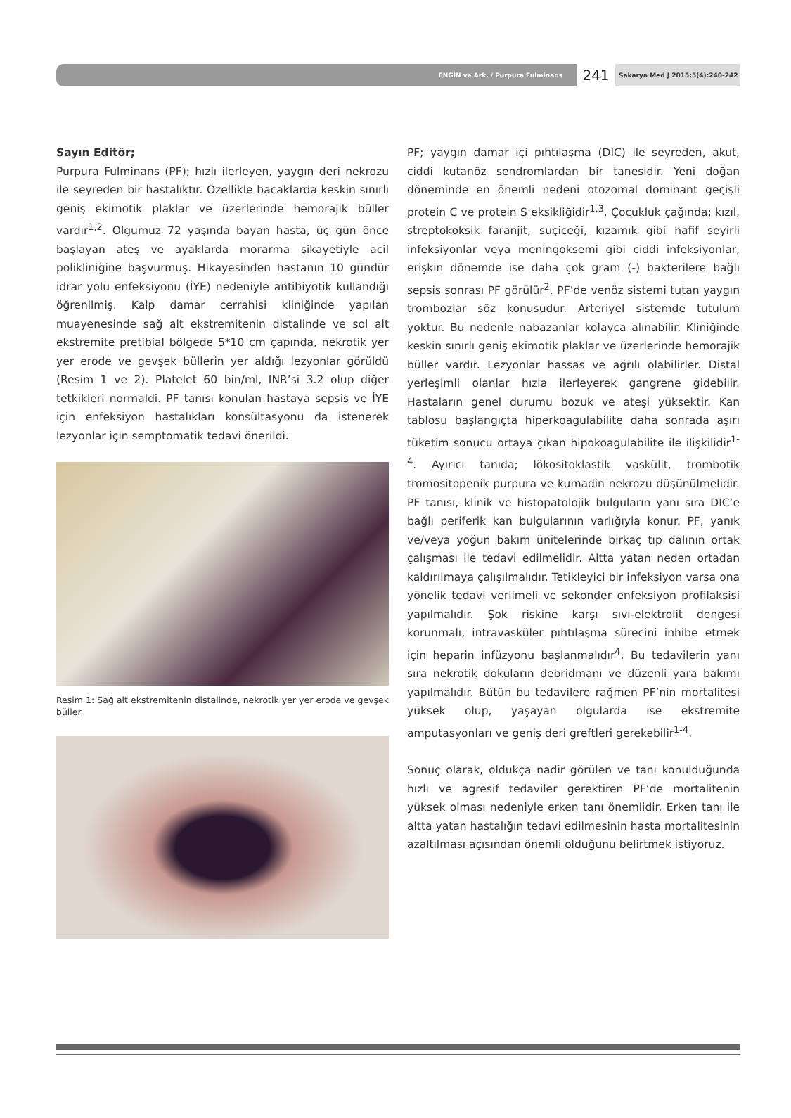ENGİN ve Ark. / Purpura Fulminans
241
Sakarya Med J 2015;5(4):240-242
Sayın Editör;
Purpura Fulminans (PF); hızlı ilerleyen, yaygın deri nekrozu ile seyreden bir hastalıktır. Özellikle bacaklarda keskin sınırlı geniş ekimotik plaklar ve üzerlerinde hemorajik büller vardır<sup>1,2</sup>. Olgumuz 72 yaşında bayan hasta, üç gün önce başlayan ateş ve ayaklarda morarma şikayetiyle acil polikliniğine başvurmuş. Hikayesinden hastanın 10 gündür idrar yolu enfeksiyonu (İYE) nedeniyle antibiyotik kullandığı öğrenilmiş. Kalp damar cerrahisi kliniğinde yapılan muayenesinde sağ alt ekstremitenin distalinde ve sol alt ekstremite pretibial bölgede 5*10 cm çapında, nekrotik yer yer erode ve gevşek büllerin yer aldığı lezyonlar görüldü (Resim 1 ve 2). Platelet 60 bin/ml, INR’si 3.2 olup diğer tetkikleri normaldi. PF tanısı konulan hastaya sepsis ve İYE için enfeksiyon hastalıkları konsültasyonu da istenerek lezyonlar için semptomatik tedavi önerildi.
Resim 1: Sağ alt ekstremitenin distalinde, nekrotik yer yer erode ve gevşek büller
PF; yaygın damar içi pıhtılaşma (DIC) ile seyreden, akut, ciddi kutanöz sendromlardan bir tanesidir. Yeni doğan döneminde en önemli nedeni otozomal dominant geçişli protein C ve protein S eksikliğidir<sup>1,3</sup>. Çocukluk çağında; kızıl, streptokoksik faranjit, suçiçeği, kızamık gibi hafif seyirli infeksiyonlar veya meningoksemi gibi ciddi infeksiyonlar, erişkin dönemde ise daha çok gram (-) bakterilere bağlı sepsis sonrası PF görülür<sup>2</sup>. PF’de venöz sistemi tutan yaygın trombozlar söz konusudur. Arteriyel sistemde tutulum yoktur. Bu nedenle nabazanlar kolayca alınabilir. Kliniğinde keskin sınırlı geniş ekimotik plaklar ve üzerlerinde hemorajik büller vardır. Lezyonlar hassas ve ağrılı olabilirler. Distal yerleşimli olanlar hızla ilerleyerek gangrene gidebilir. Hastaların genel durumu bozuk ve ateşi yüksektir. Kan tablosu başlangıçta hiperkoagulabilite daha sonrada aşırı tüketim sonucu ortaya çıkan hipokoagulabilite ile ilişkilidir<sup>1-4</sup>. Ayırıcı tanıda; lökositoklastik vaskülit, trombotik tromositopenik purpura ve kumadin nekrozu düşünülmelidir. PF tanısı, klinik ve histopatolojik bulguların yanı sıra DIC’e bağlı periferik kan bulgularının varlığıyla konur. PF, yanık ve/veya yoğun bakım ünitelerinde birkaç tıp dalının ortak çalışması ile tedavi edilmelidir. Altta yatan neden ortadan kaldırılmaya çalışılmalıdır. Tetikleyici bir infeksiyon varsa ona yönelik tedavi verilmeli ve sekonder enfeksiyon profilaksisi yapılmalıdır. Şok riskine karşı sıvı-elektrolit dengesi korunmalı, intravasküler pıhtılaşma sürecini inhibe etmek için heparin infüzyonu başlanmalıdır<sup>4</sup>. Bu tedavilerin yanı sıra nekrotik dokuların debridmanı ve düzenli yara bakımı yapılmalıdır. Bütün bu tedavilere rağmen PF’nin mortalitesi yüksek olup, yaşayan olgularda ise ekstremite amputasyonları ve geniş deri greftleri gerekebilir<sup>1-4</sup>.
Sonuç olarak, oldukça nadir görülen ve tanı konulduğunda hızlı ve agresif tedaviler gerektiren PF’de mortalitenin yüksek olması nedeniyle erken tanı önemlidir. Erken tanı ile altta yatan hastalığın tedavi edilmesinin hasta mortalitesinin azaltılması açısından önemli olduğunu belirtmek istiyoruz.